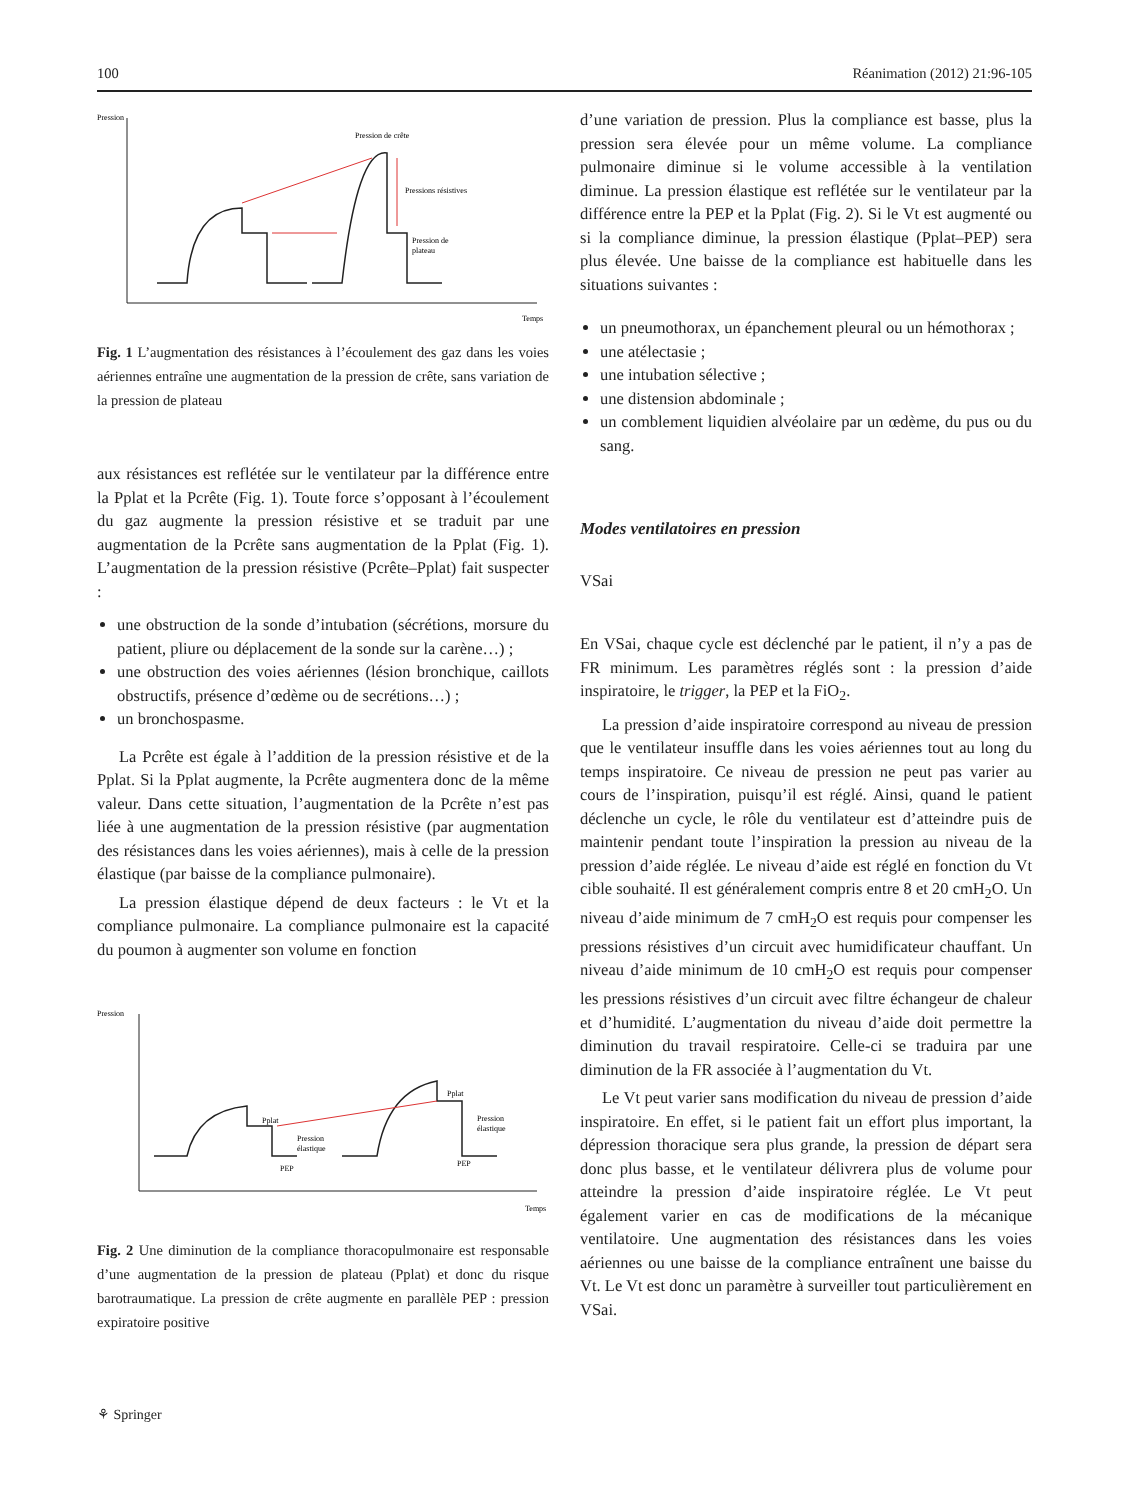100 Réanimation (2012) 21:96-105
Pression
Temps
Pression de crête
Pressions résistives
Pression de
plateau
Fig. 1 L’augmentation des résistances à l’écoulement des gaz dans les voies aériennes entraîne une augmentation de la pression de crête, sans variation de la pression de plateau
aux résistances est reflétée sur le ventilateur par la différence entre la Pplat et la Pcrête (Fig. 1). Toute force s’opposant à l’écoulement du gaz augmente la pression résistive et se traduit par une augmentation de la Pcrête sans augmentation de la Pplat (Fig. 1). L’augmentation de la pression résistive (Pcrête–Pplat) fait suspecter :
une obstruction de la sonde d’intubation (sécrétions, morsure du patient, pliure ou déplacement de la sonde sur la carène…) ;
une obstruction des voies aériennes (lésion bronchique, caillots obstructifs, présence d’œdème ou de secrétions…) ;
un bronchospasme.
La Pcrête est égale à l’addition de la pression résistive et de la Pplat. Si la Pplat augmente, la Pcrête augmentera donc de la même valeur. Dans cette situation, l’augmentation de la Pcrête n’est pas liée à une augmentation de la pression résistive (par augmentation des résistances dans les voies aériennes), mais à celle de la pression élastique (par baisse de la compliance pulmonaire).
La pression élastique dépend de deux facteurs : le Vt et la compliance pulmonaire. La compliance pulmonaire est la capacité du poumon à augmenter son volume en fonction
Pression
Temps
Pplat
Pplat
Pression
élastique
Pression
élastique
PEP
PEP
Fig. 2 Une diminution de la compliance thoracopulmonaire est responsable d’une augmentation de la pression de plateau (Pplat) et donc du risque barotraumatique. La pression de crête augmente en parallèle PEP : pression expiratoire positive
d’une variation de pression. Plus la compliance est basse, plus la pression sera élevée pour un même volume. La compliance pulmonaire diminue si le volume accessible à la ventilation diminue. La pression élastique est reflétée sur le ventilateur par la différence entre la PEP et la Pplat (Fig. 2). Si le Vt est augmenté ou si la compliance diminue, la pression élastique (Pplat–PEP) sera plus élevée. Une baisse de la compliance est habituelle dans les situations suivantes :
un pneumothorax, un épanchement pleural ou un hémothorax ;
une atélectasie ;
une intubation sélective ;
une distension abdominale ;
un comblement liquidien alvéolaire par un œdème, du pus ou du sang.
Modes ventilatoires en pression
VSai
En VSai, chaque cycle est déclenché par le patient, il n’y a pas de FR minimum. Les paramètres réglés sont : la pression d’aide inspiratoire, le trigger, la PEP et la FiO<sub>2</sub>.
La pression d’aide inspiratoire correspond au niveau de pression que le ventilateur insuffle dans les voies aériennes tout au long du temps inspiratoire. Ce niveau de pression ne peut pas varier au cours de l’inspiration, puisqu’il est réglé. Ainsi, quand le patient déclenche un cycle, le rôle du ventilateur est d’atteindre puis de maintenir pendant toute l’inspiration la pression au niveau de la pression d’aide réglée. Le niveau d’aide est réglé en fonction du Vt cible souhaité. Il est généralement compris entre 8 et 20 cmH<sub>2</sub>O. Un niveau d’aide minimum de 7 cmH<sub>2</sub>O est requis pour compenser les pressions résistives d’un circuit avec humidificateur chauffant. Un niveau d’aide minimum de 10 cmH<sub>2</sub>O est requis pour compenser les pressions résistives d’un circuit avec filtre échangeur de chaleur et d’humidité. L’augmentation du niveau d’aide doit permettre la diminution du travail respiratoire. Celle-ci se traduira par une diminution de la FR associée à l’augmentation du Vt.
Le Vt peut varier sans modification du niveau de pression d’aide inspiratoire. En effet, si le patient fait un effort plus important, la dépression thoracique sera plus grande, la pression de départ sera donc plus basse, et le ventilateur délivrera plus de volume pour atteindre la pression d’aide inspiratoire réglée. Le Vt peut également varier en cas de modifications de la mécanique ventilatoire. Une augmentation des résistances dans les voies aériennes ou une baisse de la compliance entraînent une baisse du Vt. Le Vt est donc un paramètre à surveiller tout particulièrement en VSai.
⚘ Springer